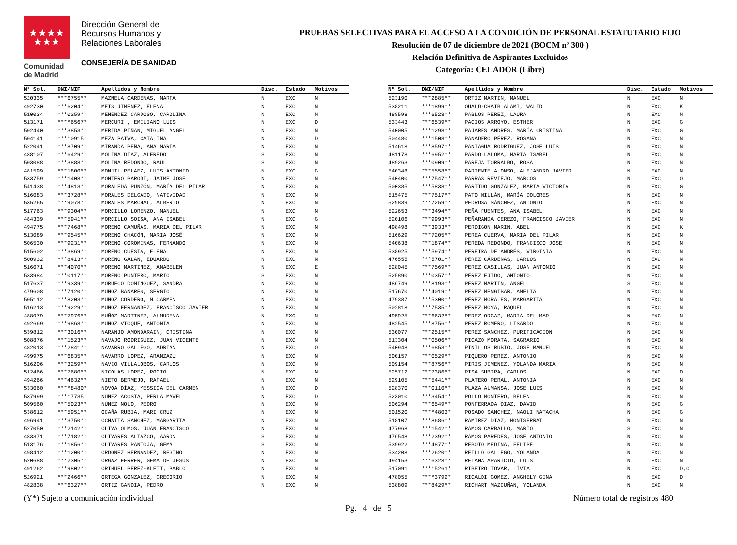★★★★
★★★
Comunidad
de Madrid
Dirección General de
Recursos Humanos y
Relaciones Laborales
CONSEJERÍA DE SANIDAD
PRUEBAS SELECTIVAS PARA EL ACCESO A LA CONDICIÓN DE PERSONAL ESTATUTARIO FIJO
Resolución de 07 de diciembre de 2021 (BOCM nº 300 )
Relación Definitiva de Aspirantes Excluidos
Categoría: CELADOR (Libre)
| Nº Sol. | DNI/NIF | Apellidos y Nombre | Disc. | Estado | Motivos |
| --- | --- | --- | --- | --- | --- |
| 520335 | ***6755** | MAZMELA CARDENAS, MARTA | N | EXC | N |
| 492730 | ***6204** | MEIS JIMENEZ, ELENA | N | EXC | N |
| 510034 | ***0259** | MENÉNDEZ CARDOSO, CAROLINA | N | EXC | N |
| 513171 | ****6567* | MERCURI , EMILIANO LUIS | N | EXC | D |
| 502440 | ***3853** | MERIDA PIÑAN, MIGUEL ANGEL | N | EXC | N |
| 504141 | ****0915* | MEZA PAIVA, CATALINA | N | EXC | D |
| 522041 | ***8709** | MIRANDA PEÑA, ANA MARIA | N | EXC | N |
| 488107 | ***6429** | MOLINA DIAZ, ALFREDO | S | EXC | N |
| 503088 | ***3888** | MOLINA REDONDO, RAUL | S | EXC | N |
| 481599 | ***1800** | MONJIL PELAEZ, LUIS ANTONIO | N | EXC | G |
| 533759 | ***1408** | MONTERO PARODI, JAIME JOSE | N | EXC | N |
| 541438 | ***4813** | MORALEDA PUNZÓN, MARÍA DEL PILAR | N | EXC | G |
| 516083 | ***3728** | MORALES DELGADO, NATIVIDAD | N | EXC | N |
| 535265 | ***9078** | MORALES MARCHAL, ALBERTO | N | EXC | N |
| 517763 | ***9304** | MORCILLO LORENZO, MANUEL | N | EXC | N |
| 484339 | ***5941** | MORCILLO SOISA, ANA ISABEL | N | EXC | G |
| 494775 | ***7468** | MORENO CAMUÑAS, MARIA DEL PILAR | N | EXC | N |
| 513089 | ***9545** | MORENO CHACÓN, MARIA JOSÉ | N | EXC | N |
| 506530 | ***9231** | MORENO COROMINAS, FERNANDO | N | EXC | N |
| 515602 | ***3869** | MORENO CUESTA, ELENA | N | EXC | N |
| 500932 | ***8413** | MORENO GALAN, EDUARDO | N | EXC | N |
| 516071 | ***4070** | MORENO MARTINEZ, ANABELEN | N | EXC | E |
| 533984 | ***0117** | MORENO PUNTERO, MARIO | S | EXC | N |
| 517637 | ***9339** | MORUECO DOMINGUEZ, SANDRA | N | EXC | N |
| 479608 | ***7120** | MUÑOZ BAÑARES, SERGIO | N | EXC | N |
| 505112 | ***8203** | MUÑOZ CORDERO, M CARMEN | N | EXC | N |
| 516213 | ***9229** | MUÑOZ FERNANDEZ, FRANCISCO JAVIER | N | EXC | N |
| 488079 | ***7976** | MUÑOZ MARTINEZ, ALMUDENA | N | EXC | N |
| 492669 | ***9868** | MUÑOZ VIOQUE, ANTONIA | N | EXC | N |
| 539812 | ***3016** | NARANJO AMONDARAIN, CRISTINA | N | EXC | N |
| 508876 | ***1523** | NAVAJO RODRIGUEZ, JUAN VICENTE | N | EXC | N |
| 482013 | ***2841** | NAVARRO GALLEGO, ADRIAN | N | EXC | O |
| 499975 | ***6835** | NAVARRO LOPEZ, ARANZAZU | N | EXC | N |
| 516206 | ***3259** | NAVIO VILLALOBOS, CARLOS | N | EXC | N |
| 512466 | ***7680** | NICOLAS LOPEZ, ROCIO | N | EXC | N |
| 494266 | ***4632** | NIETO BERMEJO, RAFAEL | N | EXC | N |
| 533060 | ****8480* | NOVOA DÍAZ, YESSICA DEL CARMEN | N | EXC | D |
| 537999 | ****7735* | NUÑEZ ACOSTA, PERLA MAVEL | N | EXC | D |
| 509560 | ***5023** | NÚÑEZ ÑOLO, PEDRO | N | EXC | N |
| 538612 | ***5951** | OCAÑA RUBIA, MARI CRUZ | N | EXC | N |
| 496941 | ***3750** | OCHAITA SANCHEZ, MARGARITA | N | EXC | N |
| 527050 | ***2142** | OLIVA OLMOS, JUAN FRANCISCO | N | EXC | N |
| 483371 | ***7182** | OLIVARES ALTAZCO, AARON | S | EXC | N |
| 513176 | ***1856** | OLIVARES PANTOJA, GEMA | S | EXC | N |
| 498412 | ***1200** | ORDOÑEZ HERNANDEZ, REGINO | N | EXC | N |
| 520688 | ***2305** | ORGAZ FERRER, GEMA DE JESUS | N | EXC | N |
| 491262 | ***9802** | ORIHUEL PEREZ-KLETT, PABLO | N | EXC | N |
| 526921 | ***2466** | ORTEGA GONZALEZ, GREGORIO | N | EXC | N |
| 482838 | ***6327** | ORTIZ GANDIA, PEDRO | N | EXC | N |
| Nº Sol. | DNI/NIF | Apellidos y Nombre | Disc. | Estado | Motivos |
| --- | --- | --- | --- | --- | --- |
| 523190 | ***2885** | ORTIZ MARTIN, MANUEL | N | EXC | N |
| 538211 | ***1899** | OUALD-CHAIB ALAMI, WALID | N | EXC | K |
| 488598 | ***6528** | PABLOS PEREZ, LAURA | N | EXC | N |
| 533443 | ***6539** | PACIOS ARROYO, ESTHER | N | EXC | G |
| 540005 | ***1298** | PAJARES ANDRÉS, MARÍA CRISTINA | N | EXC | G |
| 504480 | ***1508** | PANADERO PÉREZ, ROSANA | N | EXC | N |
| 514618 | ***8597** | PANIAGUA RODRIGUEZ, JOSE LUIS | N | EXC | N |
| 481178 | ***6952** | PARDO LALOMA, MARIA ISABEL | N | EXC | N |
| 489263 | ***0909** | PAREJA TORRALBO, ROSA | N | EXC | N |
| 540348 | ***5558** | PARIENTE ALONSO, ALEJANDRO JAVIER | N | EXC | N |
| 540400 | ***7547** | PARRAS REVIEJO, MARCOS | N | EXC | O |
| 500385 | ***5838** | PARTIDO GONZALEZ, MARIA VICTORIA | N | EXC | G |
| 515475 | ***7517** | PATO MILLÁN, MARÍA DOLORES | N | EXC | N |
| 529839 | ***7259** | PEDROSA SÁNCHEZ, ANTONIO | N | EXC | N |
| 522653 | ***3494** | PEÑA FUENTES, ANA ISABEL | N | EXC | N |
| 520106 | ***9993** | PEÑARANDA CEREZO, FRANCISCO JAVIER | N | EXC | N |
| 498498 | ***3933** | PERDIGON MARIN, ABEL | N | EXC | K |
| 516629 | ***7205** | PEREA CUERVA, MARIA DEL PILAR | N | EXC | N |
| 540638 | ***1874** | PEREDA REDONDO, FRANCISCO JOSE | N | EXC | N |
| 538925 | ***5974** | PEREIRA DE ANDRÉS, VIRGINIA | N | EXC | N |
| 476555 | ***5701** | PÉREZ CÁRDENAS, CARLOS | N | EXC | N |
| 528045 | ***7569** | PEREZ CASILLAS, JUAN ANTONIO | N | EXC | N |
| 525890 | ***0357** | PÉREZ EJIDO, ANTONIO | N | EXC | N |
| 486749 | ***8193** | PEREZ MARTIN, ANGEL | S | EXC | N |
| 517670 | ***4019** | PEREZ MENGIBAR, AMELIA | N | EXC | N |
| 479387 | ***5300** | PÉREZ MORALES, MARGARITA | N | EXC | N |
| 502818 | ***7535** | PEREZ MOYA, RAQUEL | N | EXC | N |
| 495925 | ***6632** | PEREZ ORGAZ, MARIA DEL MAR | N | EXC | N |
| 482545 | ***8756** | PEREZ ROMERO, LISARDO | N | EXC | N |
| 530077 | ***2515** | PEREZ SANCHEZ, PURIFICACION | N | EXC | N |
| 513304 | ***0506** | PICAZO MORATA, SAGRARIO | N | EXC | N |
| 540948 | ***6853** | PINILLOS RUBIO, JOSE MANUEL | N | EXC | N |
| 500157 | ***0529** | PIQUERO PEREZ, ANTONIO | N | EXC | N |
| 509154 | ***8756** | PIRIS JIMENEZ, YOLANDA MARIA | N | EXC | N |
| 525712 | ***7386** | PISA SUBIRA, CARLOS | N | EXC | O |
| 529105 | ***5441** | PLATERO PERAL, ANTONIA | N | EXC | N |
| 528370 | ***0110** | PLAZA ALMANSA, JOSE LUIS | N | EXC | N |
| 523010 | ***3454** | POLLO MONTERO, BELEN | N | EXC | N |
| 506294 | ***6549** | PONFERRADA DIAZ, DAVID | N | EXC | G |
| 501520 | ****4803* | POSADO SANCHEZ, NAOLI NATACHA | N | EXC | G |
| 518107 | ***8686** | RAMIREZ DIAZ, MONTSERRAT | N | EXC | N |
| 477968 | ***1542** | RAMOS CARBALLO, MARIO | S | EXC | N |
| 476548 | ***2392** | RAMOS PAREDES, JOSE ANTONIO | N | EXC | N |
| 539922 | ***4877** | REBOTO MEDINA, FELIPE | N | EXC | N |
| 534208 | ***2620** | REILLO GALLEGO, YOLANDA | N | EXC | N |
| 494153 | ***6328** | RETANA APARICIO, LUIS | N | EXC | N |
| 517091 | ****5261* | RIBEIRO TOVAR, LÍVIA | N | EXC | D,O |
| 478055 | ****3792* | RICALDI GOMEZ, ANGHELY GINA | N | EXC | D |
| 538809 | ***8429** | RICHART MAZCUÑAN, YOLANDA | N | EXC | N |
(Y*) Sujeto a comunicación individual Número total de registros 480
Pg. 4 de 5